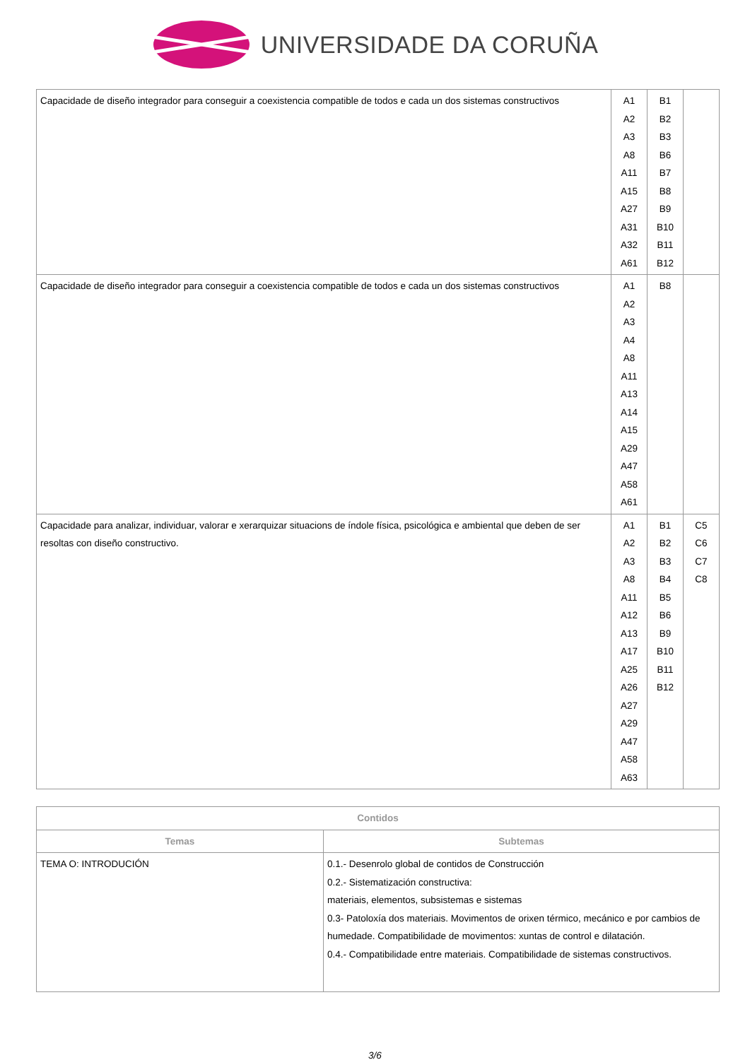UNIVERSIDADE DA CORUÑA
| Capacidade de diseño integrador para conseguir a coexistencia compatible de todos e cada un dos sistemas constructivos | A1 A2 A3 A8 A11 A15 A27 A31 A32 A61 | B1 B2 B3 B6 B7 B8 B9 B10 B11 B12 | |
| Capacidade de diseño integrador para conseguir a coexistencia compatible de todos e cada un dos sistemas constructivos | A1 A2 A3 A4 A8 A11 A13 A14 A15 A29 A47 A58 A61 | B8 | |
| Capacidade para analizar, individuar, valorar e xerarquizar situacions de índole física, psicológica e ambiental que deben de ser resoltas con diseño constructivo. | A1 A2 A3 A8 A11 A12 A13 A17 A25 A26 A27 A29 A47 A58 A63 | B1 B2 B3 B4 B5 B6 B9 B10 B11 B12 | C5 C6 C7 C8 |
| Contidos | |
| --- | --- |
| Temas | Subtemas |
| TEMA O: INTRODUCIÓN | 0.1.- Desenrolo global de contidos de Construcción 0.2.- Sistematización constructiva: materiais, elementos, subsistemas e sistemas 0.3- Patoloxía dos materiais. Movimentos de orixen térmico, mecánico e por cambios de humedade. Compatibilidade de movimentos: xuntas de control e dilatación. 0.4.- Compatibilidade entre materiais. Compatibilidade de sistemas constructivos. |
3/6